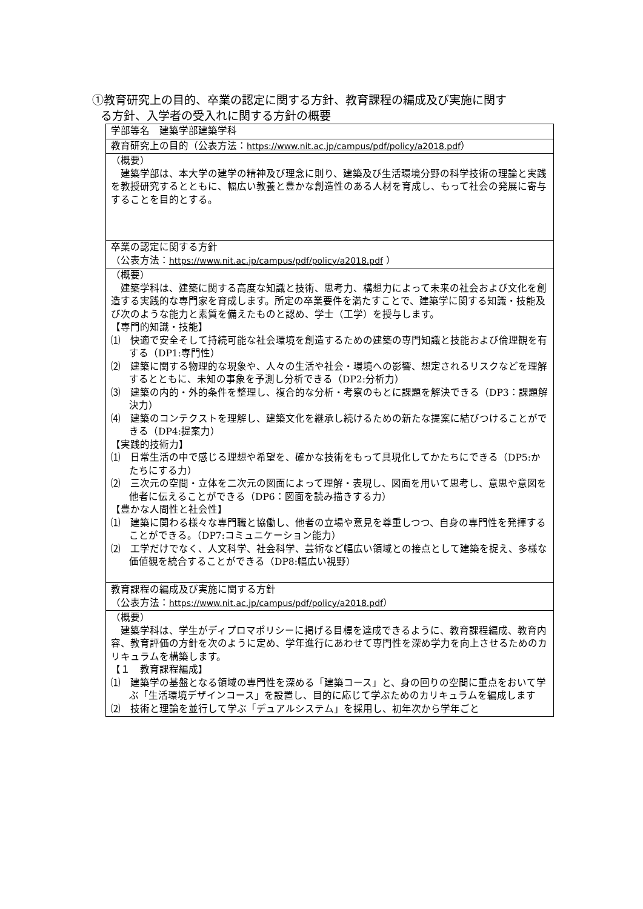①教育研究上の目的、卒業の認定に関する方針、教育課程の編成及び実施に関す
る方針、入学者の受入れに関する方針の概要
| 学部等名 建築学部建築学科 |
| 教育研究上の目的（公表方法： https://www.nit.ac.jp/campus/pdf/policy/a2018.pdf ） |
| （概要） 建築学部は、本大学の建学の精神及び理念に則り、建築及び生活環境分野の科学技術の理論と実践を教授研究するとともに、幅広い教養と豊かな創造性のある人材を育成し、もって社会の発展に寄与することを目的とする。 |
| 卒業の認定に関する方針 （公表方法： https://www.nit.ac.jp/campus/pdf/policy/a2018.pdf ） |
| （概要） 建築学科は、建築に関する高度な知識と技術、思考力、構想力によって未来の社会および文化を創造する実践的な専門家を育成します。所定の卒業要件を満たすことで、建築学に関する知識・技能及び次のような能力と素質を備えたものと認め、学士（工学）を授与します。 【専門的知識・技能】 ⑴ 快適で安全そして持続可能な社会環境を創造するための建築の専門知識と技能および倫理観を有する（DP1:専門性） ⑵ 建築に関する物理的な現象や、人々の生活や社会・環境への影響、想定されるリスクなどを理解するとともに、未知の事象を予測し分析できる（DP2:分析力） ⑶ 建築の内的・外的条件を整理し、複合的な分析・考察のもとに課題を解決できる（DP3：課題解決力） ⑷ 建築のコンテクストを理解し、建築文化を継承し続けるための新たな提案に結びつけることができる（DP4:提案力） 【実践的技術力】 ⑴ 日常生活の中で感じる理想や希望を、確かな技術をもって具現化してかたちにできる（DP5:かたちにする力） ⑵ 三次元の空間・立体を二次元の図面によって理解・表現し、図面を用いて思考し、意思や意図を他者に伝えることができる（DP6：図面を読み描きする力） 【豊かな人間性と社会性】 ⑴ 建築に関わる様々な専門職と協働し、他者の立場や意見を尊重しつつ、自身の専門性を発揮することができる。（DP7:コミュニケーション能力） ⑵ 工学だけでなく、人文科学、社会科学、芸術など幅広い領域との接点として建築を捉え、多様な価値観を統合することができる（DP8:幅広い視野） |
| 教育課程の編成及び実施に関する方針 （公表方法： https://www.nit.ac.jp/campus/pdf/policy/a2018.pdf ） |
| （概要） 建築学科は、学生がディプロマポリシーに掲げる目標を達成できるように、教育課程編成、教育内容、教育評価の方針を次のように定め、学年進行にあわせて専門性を深め学力を向上させるためのカリキュラムを構築します。 【１ 教育課程編成】 ⑴ 建築学の基盤となる領域の専門性を深める「建築コース」と、身の回りの空間に重点をおいて学ぶ「生活環境デザインコース」を設置し、目的に応じて学ぶためのカリキュラムを編成します ⑵ 技術と理論を並行して学ぶ「デュアルシステム」を採用し、初年次から学年ごと |